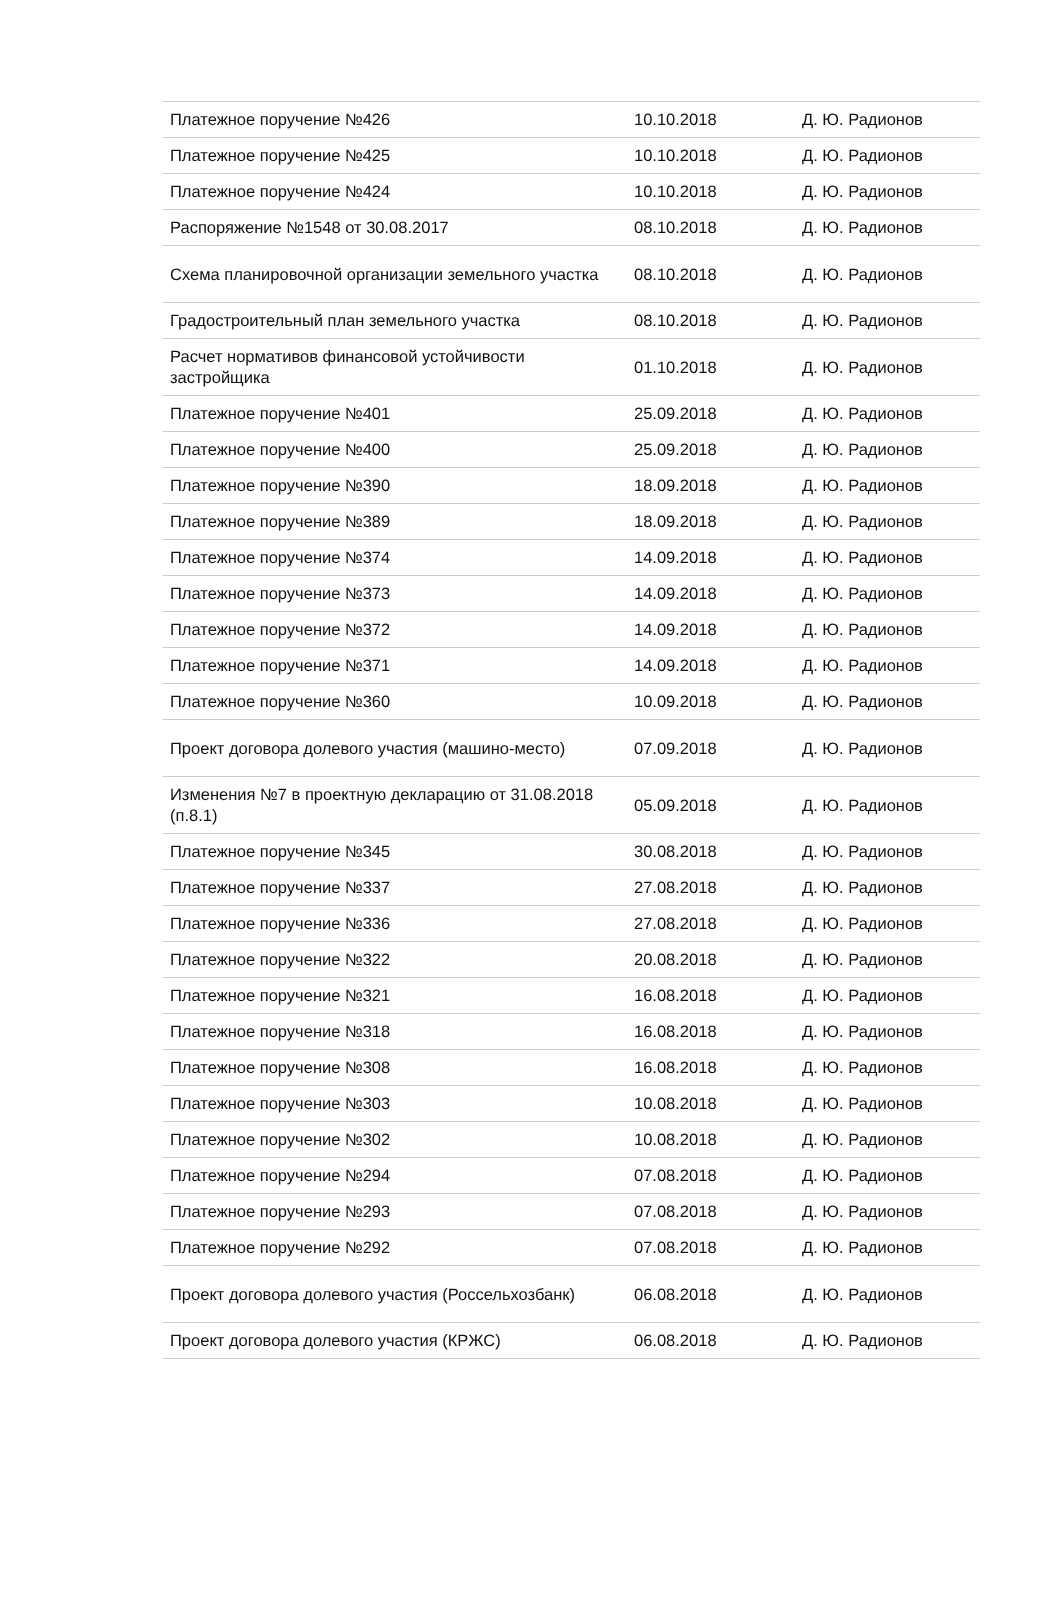| Платежное поручение №426 | 10.10.2018 | Д. Ю. Радионов |
| Платежное поручение №425 | 10.10.2018 | Д. Ю. Радионов |
| Платежное поручение №424 | 10.10.2018 | Д. Ю. Радионов |
| Распоряжение №1548 от 30.08.2017 | 08.10.2018 | Д. Ю. Радионов |
| Схема планировочной организации земельного участка | 08.10.2018 | Д. Ю. Радионов |
| Градостроительный план земельного участка | 08.10.2018 | Д. Ю. Радионов |
| Расчет нормативов финансовой устойчивости застройщика | 01.10.2018 | Д. Ю. Радионов |
| Платежное поручение №401 | 25.09.2018 | Д. Ю. Радионов |
| Платежное поручение №400 | 25.09.2018 | Д. Ю. Радионов |
| Платежное поручение №390 | 18.09.2018 | Д. Ю. Радионов |
| Платежное поручение №389 | 18.09.2018 | Д. Ю. Радионов |
| Платежное поручение №374 | 14.09.2018 | Д. Ю. Радионов |
| Платежное поручение №373 | 14.09.2018 | Д. Ю. Радионов |
| Платежное поручение №372 | 14.09.2018 | Д. Ю. Радионов |
| Платежное поручение №371 | 14.09.2018 | Д. Ю. Радионов |
| Платежное поручение №360 | 10.09.2018 | Д. Ю. Радионов |
| Проект договора долевого участия (машино-место) | 07.09.2018 | Д. Ю. Радионов |
| Изменения №7 в проектную декларацию от 31.08.2018 (п.8.1) | 05.09.2018 | Д. Ю. Радионов |
| Платежное поручение №345 | 30.08.2018 | Д. Ю. Радионов |
| Платежное поручение №337 | 27.08.2018 | Д. Ю. Радионов |
| Платежное поручение №336 | 27.08.2018 | Д. Ю. Радионов |
| Платежное поручение №322 | 20.08.2018 | Д. Ю. Радионов |
| Платежное поручение №321 | 16.08.2018 | Д. Ю. Радионов |
| Платежное поручение №318 | 16.08.2018 | Д. Ю. Радионов |
| Платежное поручение №308 | 16.08.2018 | Д. Ю. Радионов |
| Платежное поручение №303 | 10.08.2018 | Д. Ю. Радионов |
| Платежное поручение №302 | 10.08.2018 | Д. Ю. Радионов |
| Платежное поручение №294 | 07.08.2018 | Д. Ю. Радионов |
| Платежное поручение №293 | 07.08.2018 | Д. Ю. Радионов |
| Платежное поручение №292 | 07.08.2018 | Д. Ю. Радионов |
| Проект договора долевого участия (Россельхозбанк) | 06.08.2018 | Д. Ю. Радионов |
| Проект договора долевого участия (КРЖС) | 06.08.2018 | Д. Ю. Радионов |